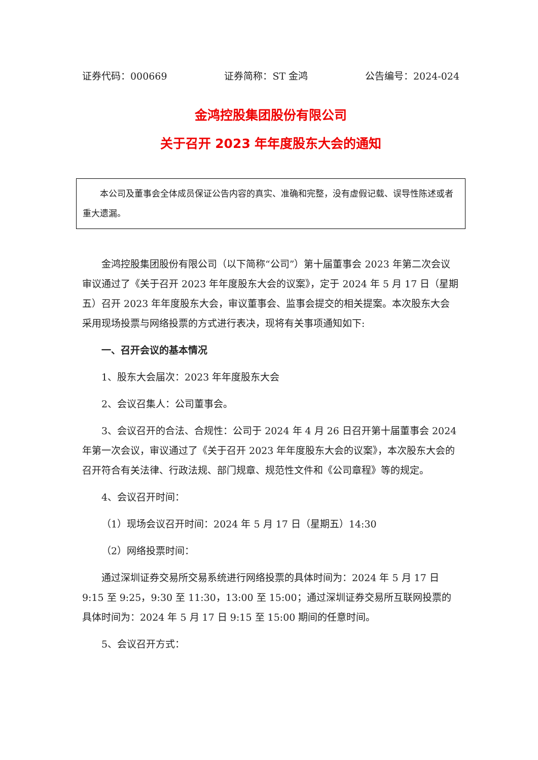证券代码：000669 证券简称：ST 金鸿 公告编号：2024-024
金鸿控股集团股份有限公司
关于召开 2023 年年度股东大会的通知
本公司及董事会全体成员保证公告内容的真实、准确和完整，没有虚假记载、误导性陈述或者重大遗漏。
金鸿控股集团股份有限公司（以下简称“公司”）第十届董事会 2023 年第二次会议审议通过了《关于召开 2023 年年度股东大会的议案》，定于 2024 年 5 月 17 日（星期五）召开 2023 年年度股东大会，审议董事会、监事会提交的相关提案。本次股东大会采用现场投票与网络投票的方式进行表决，现将有关事项通知如下:
一、召开会议的基本情况
1、股东大会届次：2023 年年度股东大会
2、会议召集人：公司董事会。
3、会议召开的合法、合规性：公司于 2024 年 4 月 26 日召开第十届董事会 2024 年第一次会议，审议通过了《关于召开 2023 年年度股东大会的议案》，本次股东大会的召开符合有关法律、行政法规、部门规章、规范性文件和《公司章程》等的规定。
4、会议召开时间：
（1）现场会议召开时间：2024 年 5 月 17 日（星期五）14:30
（2）网络投票时间：
通过深圳证券交易所交易系统进行网络投票的具体时间为：2024 年 5 月 17 日 9:15 至 9:25，9:30 至 11:30，13:00 至 15:00；通过深圳证券交易所互联网投票的具体时间为：2024 年 5 月 17 日 9:15 至 15:00 期间的任意时间。
5、会议召开方式：